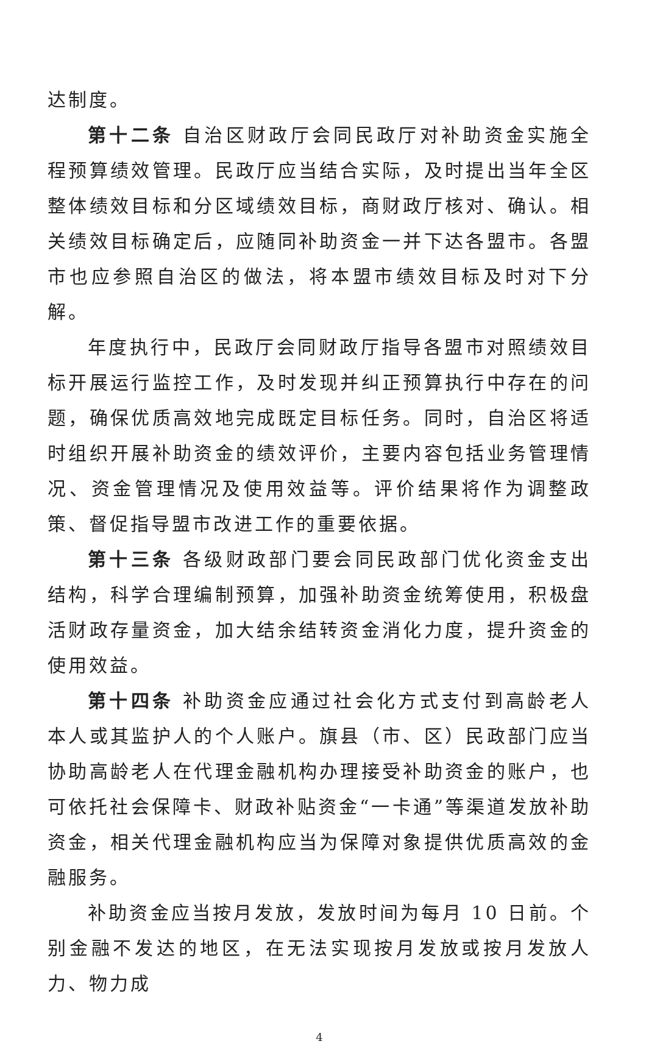达制度。
第十二条 自治区财政厅会同民政厅对补助资金实施全程预算绩效管理。民政厅应当结合实际，及时提出当年全区整体绩效目标和分区域绩效目标，商财政厅核对、确认。相关绩效目标确定后，应随同补助资金一并下达各盟市。各盟市也应参照自治区的做法，将本盟市绩效目标及时对下分解。
年度执行中，民政厅会同财政厅指导各盟市对照绩效目标开展运行监控工作，及时发现并纠正预算执行中存在的问题，确保优质高效地完成既定目标任务。同时，自治区将适时组织开展补助资金的绩效评价，主要内容包括业务管理情况、资金管理情况及使用效益等。评价结果将作为调整政策、督促指导盟市改进工作的重要依据。
第十三条 各级财政部门要会同民政部门优化资金支出结构，科学合理编制预算，加强补助资金统筹使用，积极盘活财政存量资金，加大结余结转资金消化力度，提升资金的使用效益。
第十四条 补助资金应通过社会化方式支付到高龄老人本人或其监护人的个人账户。旗县（市、区）民政部门应当协助高龄老人在代理金融机构办理接受补助资金的账户，也可依托社会保障卡、财政补贴资金“一卡通”等渠道发放补助资金，相关代理金融机构应当为保障对象提供优质高效的金融服务。
补助资金应当按月发放，发放时间为每月 10 日前。个别金融不发达的地区，在无法实现按月发放或按月发放人力、物力成
4